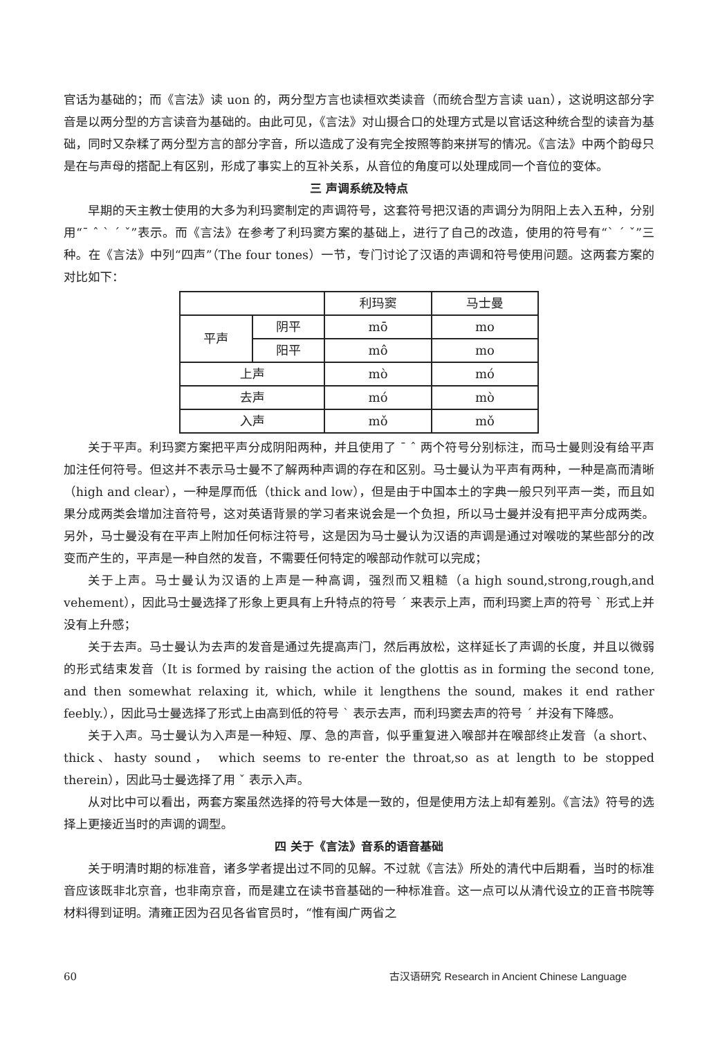官话为基础的；而《言法》读 uon 的，两分型方言也读桓欢类读音（而统合型方言读 uan），这说明这部分字音是以两分型的方言读音为基础的。由此可见，《言法》对山摄合口的处理方式是以官话这种统合型的读音为基础，同时又杂糅了两分型方言的部分字音，所以造成了没有完全按照等韵来拼写的情况。《言法》中两个韵母只是在与声母的搭配上有区别，形成了事实上的互补关系，从音位的角度可以处理成同一个音位的变体。
三 声调系统及特点
早期的天主教士使用的大多为利玛窦制定的声调符号，这套符号把汉语的声调分为阴阳上去入五种，分别用“ˉ ˆ ˋ ˊ ˇ”表示。而《言法》在参考了利玛窦方案的基础上，进行了自己的改造，使用的符号有“ˋ ˊ ˇ”三种。在《言法》中列“四声”（The four tones）一节，专门讨论了汉语的声调和符号使用问题。这两套方案的对比如下：
| | | 利玛窦 | 马士曼 |
| --- | --- | --- | --- |
| 平声 | 阴平 | mō | mo |
| | 阳平 | mô | mo |
| 上声 | | mò | mó |
| 去声 | | mó | mò |
| 入声 | | mǒ | mǒ |
关于平声。利玛窦方案把平声分成阴阳两种，并且使用了 ˉ ˆ 两个符号分别标注，而马士曼则没有给平声加注任何符号。但这并不表示马士曼不了解两种声调的存在和区别。马士曼认为平声有两种，一种是高而清晰（high and clear），一种是厚而低（thick and low），但是由于中国本土的字典一般只列平声一类，而且如果分成两类会增加注音符号，这对英语背景的学习者来说会是一个负担，所以马士曼并没有把平声分成两类。另外，马士曼没有在平声上附加任何标注符号，这是因为马士曼认为汉语的声调是通过对喉咙的某些部分的改变而产生的，平声是一种自然的发音，不需要任何特定的喉部动作就可以完成；
关于上声。马士曼认为汉语的上声是一种高调，强烈而又粗糙（a high sound,strong,rough,and vehement），因此马士曼选择了形象上更具有上升特点的符号 ˊ 来表示上声，而利玛窦上声的符号 ˋ 形式上并没有上升感；
关于去声。马士曼认为去声的发音是通过先提高声门，然后再放松，这样延长了声调的长度，并且以微弱的形式结束发音（It is formed by raising the action of the glottis as in forming the second tone, and then somewhat relaxing it, which, while it lengthens the sound, makes it end rather feebly.），因此马士曼选择了形式上由高到低的符号 ˋ 表示去声，而利玛窦去声的符号 ˊ 并没有下降感。
关于入声。马士曼认为入声是一种短、厚、急的声音，似乎重复进入喉部并在喉部终止发音（a short、thick、hasty sound， which seems to re-enter the throat,so as at length to be stopped therein），因此马士曼选择了用 ˇ 表示入声。
从对比中可以看出，两套方案虽然选择的符号大体是一致的，但是使用方法上却有差别。《言法》符号的选择上更接近当时的声调的调型。
四 关于《言法》音系的语音基础
关于明清时期的标准音，诸多学者提出过不同的见解。不过就《言法》所处的清代中后期看，当时的标准音应该既非北京音，也非南京音，而是建立在读书音基础的一种标准音。这一点可以从清代设立的正音书院等材料得到证明。清雍正因为召见各省官员时，“惟有闽广两省之
60 古汉语研究 Research in Ancient Chinese Language